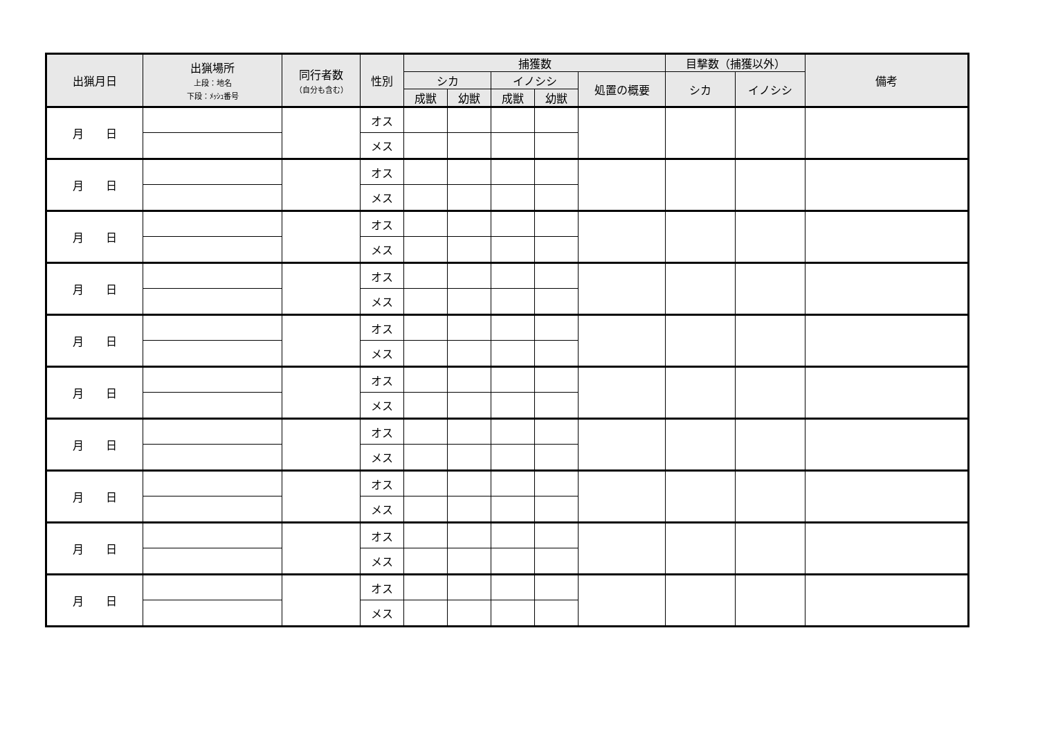| 出猟月日 | 出猟場所 上段：地名 下段：ﾒｯｼｭ番号 | 同行者数 （自分も含む） | 性別 | 捕獲数 | | | | | 目撃数（捕獲以外） | | 備考 |
| --- | --- | --- | --- | --- | --- | --- | --- | --- | --- | --- | --- |
| | | | | シカ | | イノシシ | | 処置の概要 | シカ | イノシシ | |
| | | | | 成獣 | 幼獣 | 成獣 | 幼獣 | | | | |
| 月 日 | | | オス | | | | | | | | |
| | | | メス | | | | | | | | |
| 月 日 | | | オス | | | | | | | | |
| | | | メス | | | | | | | | |
| 月 日 | | | オス | | | | | | | | |
| | | | メス | | | | | | | | |
| 月 日 | | | オス | | | | | | | | |
| | | | メス | | | | | | | | |
| 月 日 | | | オス | | | | | | | | |
| | | | メス | | | | | | | | |
| 月 日 | | | オス | | | | | | | | |
| | | | メス | | | | | | | | |
| 月 日 | | | オス | | | | | | | | |
| | | | メス | | | | | | | | |
| 月 日 | | | オス | | | | | | | | |
| | | | メス | | | | | | | | |
| 月 日 | | | オス | | | | | | | | |
| | | | メス | | | | | | | | |
| 月 日 | | | オス | | | | | | | | |
| | | | メス | | | | | | | | |